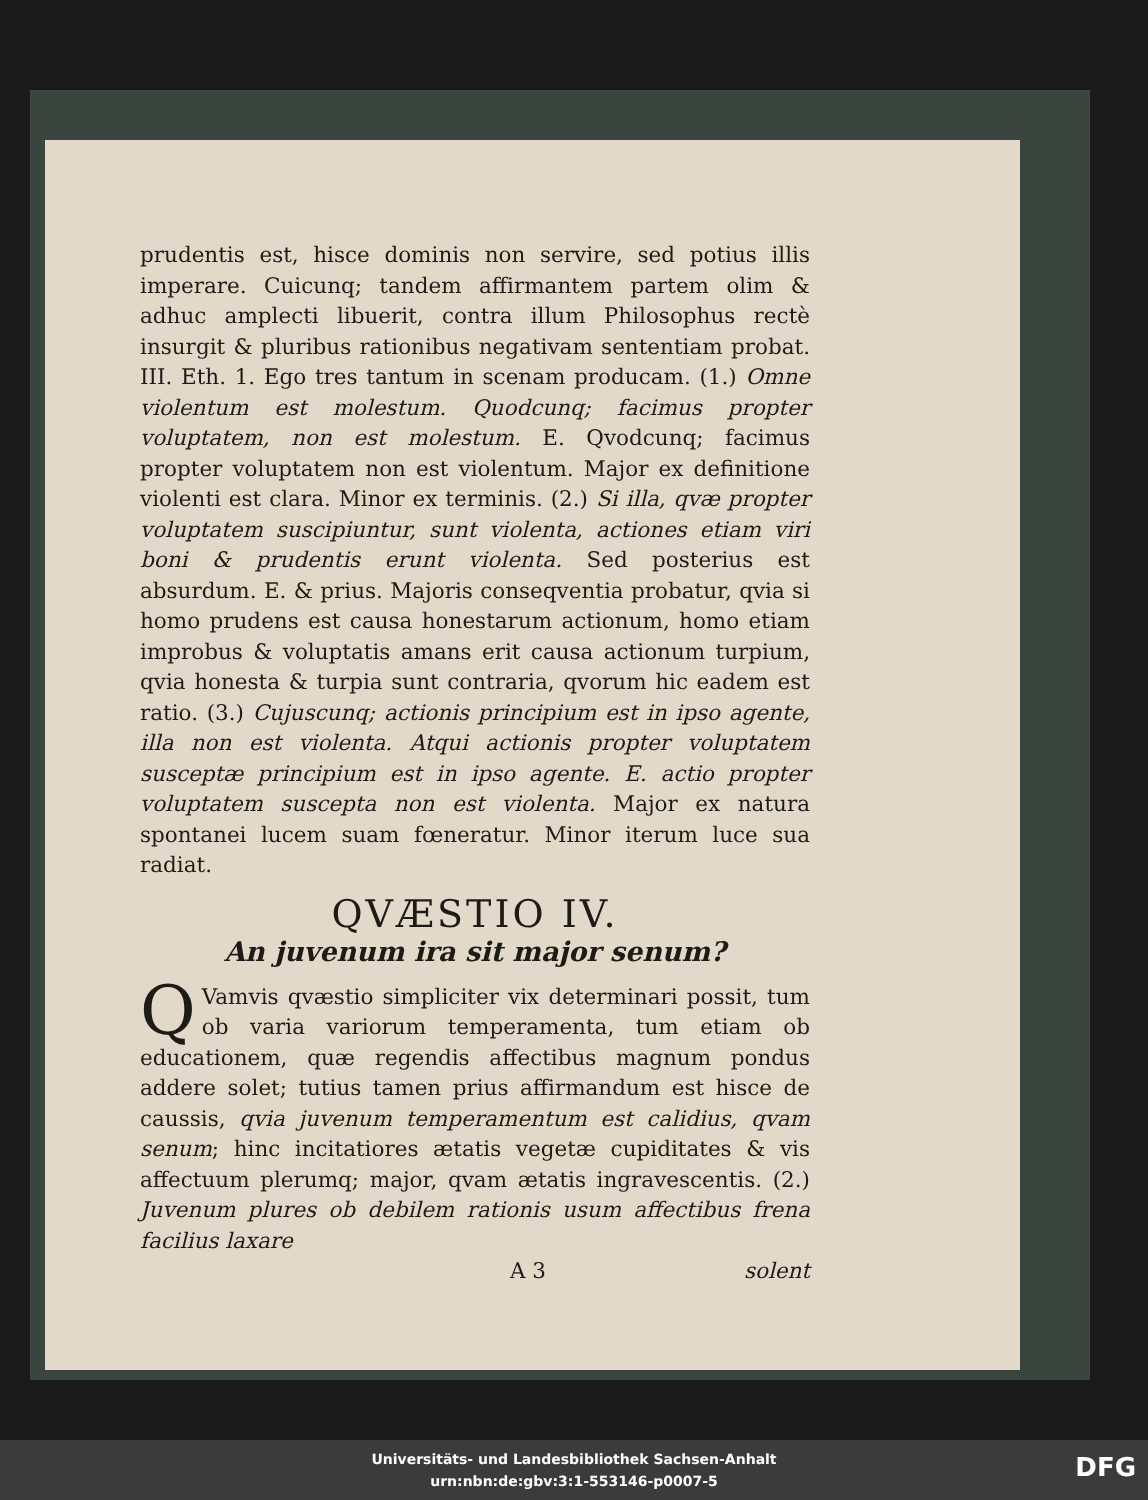prudentis est, hisce dominis non servire, sed potius illis imperare. Cuicunq; tandem affirmantem partem olim & adhuc amplecti libuerit, contra illum Philosophus rectè insurgit & pluribus rationibus negativam sententiam probat. III. Eth. 1. Ego tres tantum in scenam producam. (1.) Omne violentum est molestum. Quodcunq; facimus propter voluptatem, non est molestum. E. Qvodcunq; facimus propter voluptatem non est violentum. Major ex definitione violenti est clara. Minor ex terminis. (2.) Si illa, qvæ propter voluptatem suscipiuntur, sunt violenta, actiones etiam viri boni & prudentis erunt violenta. Sed posterius est absurdum. E. & prius. Majoris conseqventia probatur, qvia si homo prudens est causa honestarum actionum, homo etiam improbus & voluptatis amans erit causa actionum turpium, qvia honesta & turpia sunt contraria, qvorum hic eadem est ratio. (3.) Cujuscunq; actionis principium est in ipso agente, illa non est violenta. Atqui actionis propter voluptatem susceptæ principium est in ipso agente. E. actio propter voluptatem suscepta non est violenta. Major ex natura spontanei lucem suam fœneratur. Minor iterum luce sua radiat.
QVÆSTIO IV.
An juvenum ira sit major senum?
QVamvis qvæstio simpliciter vix determinari possit, tum ob varia variorum temperamenta, tum etiam ob educationem, quæ regendis affectibus magnum pondus addere solet; tutius tamen prius affirmandum est hisce de caussis, qvia juvenum temperamentum est calidius, qvam senum; hinc incitatiores ætatis vegetæ cupiditates & vis affectuum plerumq; major, qvam ætatis ingravescentis. (2.) Juvenum plures ob debilem rationis usum affectibus frena facilius laxare
A 3 solent
Universitäts- und Landesbibliothek Sachsen-Anhalt
urn:nbn:de:gbv:3:1-553146-p0007-5
DFG